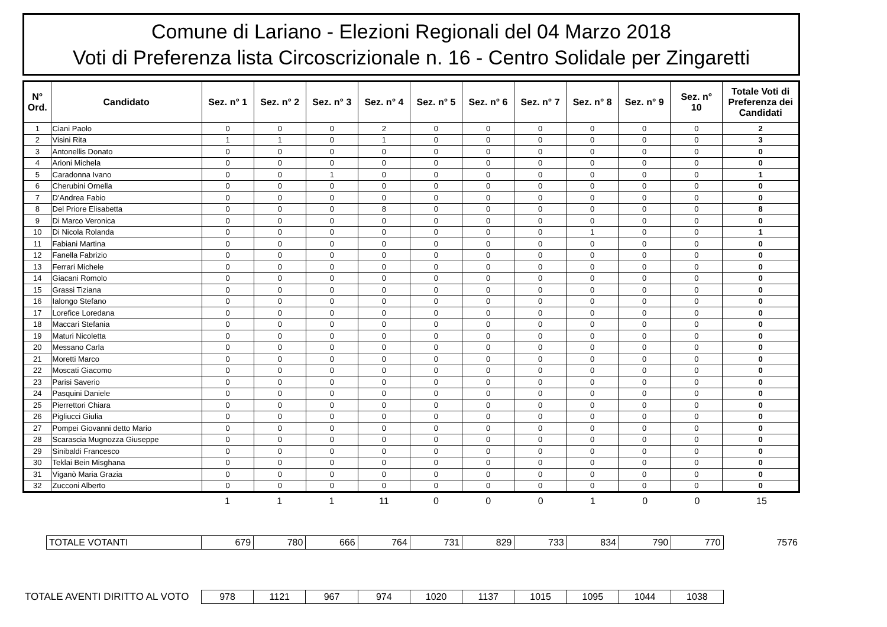Comune di Lariano - Elezioni Regionali del 04 Marzo 2018
Voti di Preferenza lista Circoscrizionale n. 16 - Centro Solidale per Zingaretti
| N° Ord. | Candidato | Sez. n° 1 | Sez. n° 2 | Sez. n° 3 | Sez. n° 4 | Sez. n° 5 | Sez. n° 6 | Sez. n° 7 | Sez. n° 8 | Sez. n° 9 | Sez. n° 10 | Totale Voti di Preferenza dei Candidati |
| --- | --- | --- | --- | --- | --- | --- | --- | --- | --- | --- | --- | --- |
| 1 | Ciani Paolo | 0 | 0 | 0 | 2 | 0 | 0 | 0 | 0 | 0 | 0 | 2 |
| 2 | Visini Rita | 1 | 1 | 0 | 1 | 0 | 0 | 0 | 0 | 0 | 0 | 3 |
| 3 | Antonellis Donato | 0 | 0 | 0 | 0 | 0 | 0 | 0 | 0 | 0 | 0 | 0 |
| 4 | Arioni Michela | 0 | 0 | 0 | 0 | 0 | 0 | 0 | 0 | 0 | 0 | 0 |
| 5 | Caradonna Ivano | 0 | 0 | 1 | 0 | 0 | 0 | 0 | 0 | 0 | 0 | 1 |
| 6 | Cherubini Ornella | 0 | 0 | 0 | 0 | 0 | 0 | 0 | 0 | 0 | 0 | 0 |
| 7 | D'Andrea Fabio | 0 | 0 | 0 | 0 | 0 | 0 | 0 | 0 | 0 | 0 | 0 |
| 8 | Del Priore Elisabetta | 0 | 0 | 0 | 8 | 0 | 0 | 0 | 0 | 0 | 0 | 8 |
| 9 | Di Marco Veronica | 0 | 0 | 0 | 0 | 0 | 0 | 0 | 0 | 0 | 0 | 0 |
| 10 | Di Nicola Rolanda | 0 | 0 | 0 | 0 | 0 | 0 | 0 | 1 | 0 | 0 | 1 |
| 11 | Fabiani Martina | 0 | 0 | 0 | 0 | 0 | 0 | 0 | 0 | 0 | 0 | 0 |
| 12 | Fanella Fabrizio | 0 | 0 | 0 | 0 | 0 | 0 | 0 | 0 | 0 | 0 | 0 |
| 13 | Ferrari Michele | 0 | 0 | 0 | 0 | 0 | 0 | 0 | 0 | 0 | 0 | 0 |
| 14 | Giacani Romolo | 0 | 0 | 0 | 0 | 0 | 0 | 0 | 0 | 0 | 0 | 0 |
| 15 | Grassi Tiziana | 0 | 0 | 0 | 0 | 0 | 0 | 0 | 0 | 0 | 0 | 0 |
| 16 | Ialongo Stefano | 0 | 0 | 0 | 0 | 0 | 0 | 0 | 0 | 0 | 0 | 0 |
| 17 | Lorefice Loredana | 0 | 0 | 0 | 0 | 0 | 0 | 0 | 0 | 0 | 0 | 0 |
| 18 | Maccari Stefania | 0 | 0 | 0 | 0 | 0 | 0 | 0 | 0 | 0 | 0 | 0 |
| 19 | Maturi Nicoletta | 0 | 0 | 0 | 0 | 0 | 0 | 0 | 0 | 0 | 0 | 0 |
| 20 | Messano Carla | 0 | 0 | 0 | 0 | 0 | 0 | 0 | 0 | 0 | 0 | 0 |
| 21 | Moretti Marco | 0 | 0 | 0 | 0 | 0 | 0 | 0 | 0 | 0 | 0 | 0 |
| 22 | Moscati Giacomo | 0 | 0 | 0 | 0 | 0 | 0 | 0 | 0 | 0 | 0 | 0 |
| 23 | Parisi Saverio | 0 | 0 | 0 | 0 | 0 | 0 | 0 | 0 | 0 | 0 | 0 |
| 24 | Pasquini Daniele | 0 | 0 | 0 | 0 | 0 | 0 | 0 | 0 | 0 | 0 | 0 |
| 25 | Pierrettori Chiara | 0 | 0 | 0 | 0 | 0 | 0 | 0 | 0 | 0 | 0 | 0 |
| 26 | Pigliucci Giulia | 0 | 0 | 0 | 0 | 0 | 0 | 0 | 0 | 0 | 0 | 0 |
| 27 | Pompei Giovanni detto Mario | 0 | 0 | 0 | 0 | 0 | 0 | 0 | 0 | 0 | 0 | 0 |
| 28 | Scarascia Mugnozza Giuseppe | 0 | 0 | 0 | 0 | 0 | 0 | 0 | 0 | 0 | 0 | 0 |
| 29 | Sinibaldi Francesco | 0 | 0 | 0 | 0 | 0 | 0 | 0 | 0 | 0 | 0 | 0 |
| 30 | Teklai Bein Misghana | 0 | 0 | 0 | 0 | 0 | 0 | 0 | 0 | 0 | 0 | 0 |
| 31 | Viganò Maria Grazia | 0 | 0 | 0 | 0 | 0 | 0 | 0 | 0 | 0 | 0 | 0 |
| 32 | Zucconi Alberto | 0 | 0 | 0 | 0 | 0 | 0 | 0 | 0 | 0 | 0 | 0 |
| | 1 | 1 | 1 | 11 | 0 | 0 | 0 | 1 | 0 | 0 | 15 |
| | TOTALE VOTANTI | 679 | 780 | 666 | 764 | 731 | 829 | 733 | 834 | 790 | 770 | 7576 |
| TOTALE AVENTI DIRITTO AL VOTO | 978 | 1121 | 967 | 974 | 1020 | 1137 | 1015 | 1095 | 1044 | 1038 | |